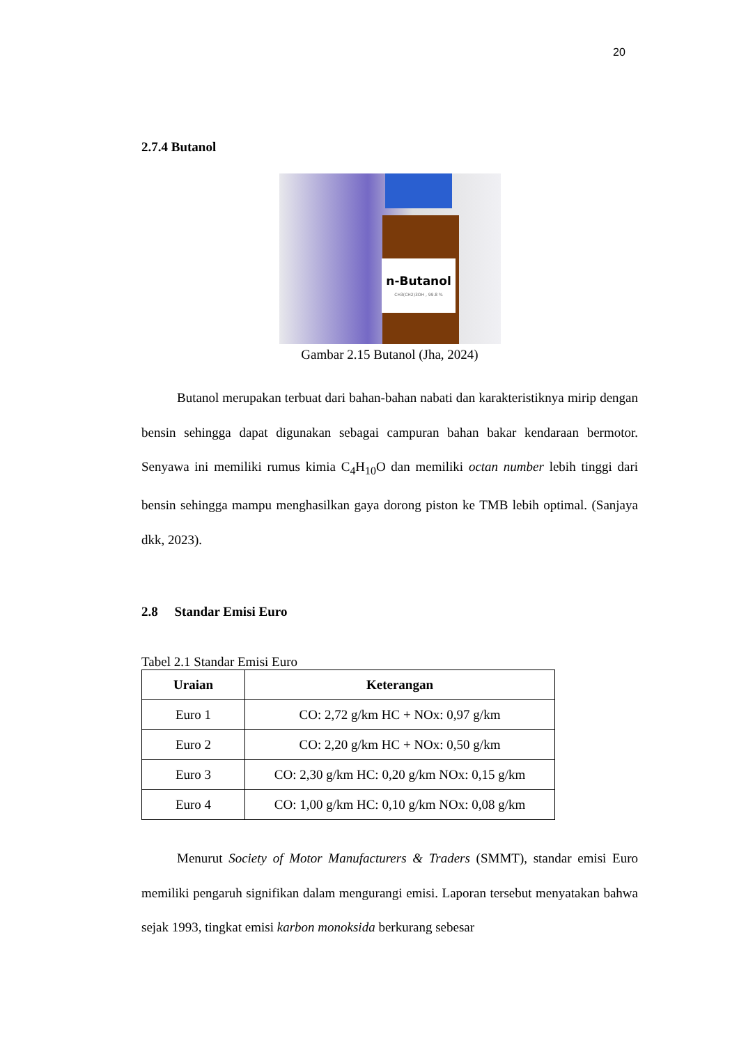20
2.7.4 Butanol
n-Butanol
CH3(CH2)3OH , 99.8 %
Gambar 2.15 Butanol (Jha, 2024)
Butanol merupakan terbuat dari bahan-bahan nabati dan karakteristiknya mirip dengan bensin sehingga dapat digunakan sebagai campuran bahan bakar kendaraan bermotor. Senyawa ini memiliki rumus kimia C<sub>4</sub>H<sub>10</sub>O dan memiliki octan number lebih tinggi dari bensin sehingga mampu menghasilkan gaya dorong piston ke TMB lebih optimal. (Sanjaya dkk, 2023).
2.8 Standar Emisi Euro
Tabel 2.1 Standar Emisi Euro
| Uraian | Keterangan |
| --- | --- |
| Euro 1 | CO: 2,72 g/km HC + NOx: 0,97 g/km |
| Euro 2 | CO: 2,20 g/km HC + NOx: 0,50 g/km |
| Euro 3 | CO: 2,30 g/km HC: 0,20 g/km NOx: 0,15 g/km |
| Euro 4 | CO: 1,00 g/km HC: 0,10 g/km NOx: 0,08 g/km |
Menurut Society of Motor Manufacturers & Traders (SMMT), standar emisi Euro memiliki pengaruh signifikan dalam mengurangi emisi. Laporan tersebut menyatakan bahwa sejak 1993, tingkat emisi karbon monoksida berkurang sebesar